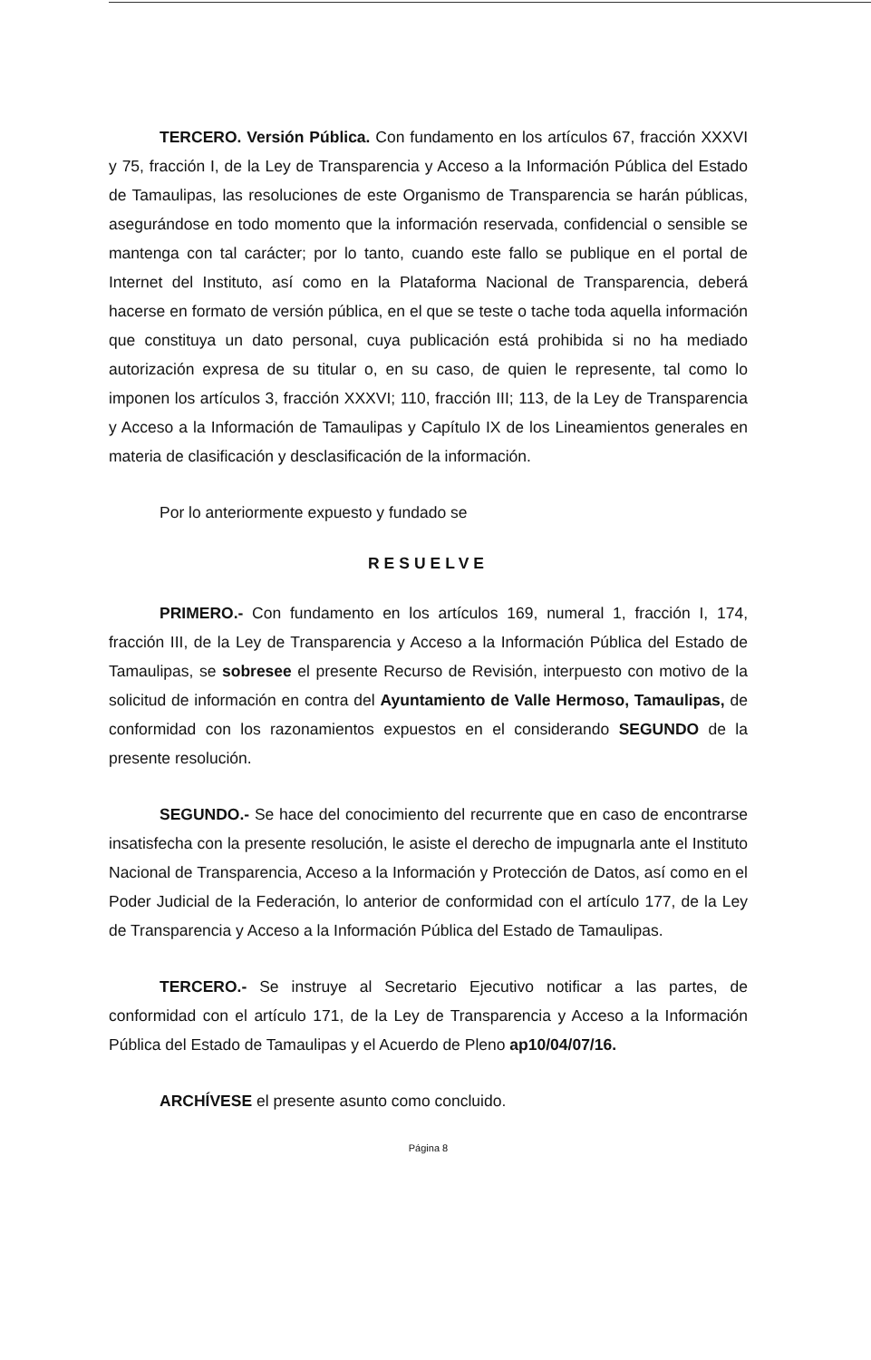TERCERO. Versión Pública. Con fundamento en los artículos 67, fracción XXXVI y 75, fracción I, de la Ley de Transparencia y Acceso a la Información Pública del Estado de Tamaulipas, las resoluciones de este Organismo de Transparencia se harán públicas, asegurándose en todo momento que la información reservada, confidencial o sensible se mantenga con tal carácter; por lo tanto, cuando este fallo se publique en el portal de Internet del Instituto, así como en la Plataforma Nacional de Transparencia, deberá hacerse en formato de versión pública, en el que se teste o tache toda aquella información que constituya un dato personal, cuya publicación está prohibida si no ha mediado autorización expresa de su titular o, en su caso, de quien le represente, tal como lo imponen los artículos 3, fracción XXXVI; 110, fracción III; 113, de la Ley de Transparencia y Acceso a la Información de Tamaulipas y Capítulo IX de los Lineamientos generales en materia de clasificación y desclasificación de la información.
Por lo anteriormente expuesto y fundado se
RESUELVE
PRIMERO.- Con fundamento en los artículos 169, numeral 1, fracción I, 174, fracción III, de la Ley de Transparencia y Acceso a la Información Pública del Estado de Tamaulipas, se sobresee el presente Recurso de Revisión, interpuesto con motivo de la solicitud de información en contra del Ayuntamiento de Valle Hermoso, Tamaulipas, de conformidad con los razonamientos expuestos en el considerando SEGUNDO de la presente resolución.
SEGUNDO.- Se hace del conocimiento del recurrente que en caso de encontrarse insatisfecha con la presente resolución, le asiste el derecho de impugnarla ante el Instituto Nacional de Transparencia, Acceso a la Información y Protección de Datos, así como en el Poder Judicial de la Federación, lo anterior de conformidad con el artículo 177, de la Ley de Transparencia y Acceso a la Información Pública del Estado de Tamaulipas.
TERCERO.- Se instruye al Secretario Ejecutivo notificar a las partes, de conformidad con el artículo 171, de la Ley de Transparencia y Acceso a la Información Pública del Estado de Tamaulipas y el Acuerdo de Pleno ap10/04/07/16.
ARCHÍVESE el presente asunto como concluido.
Página 8